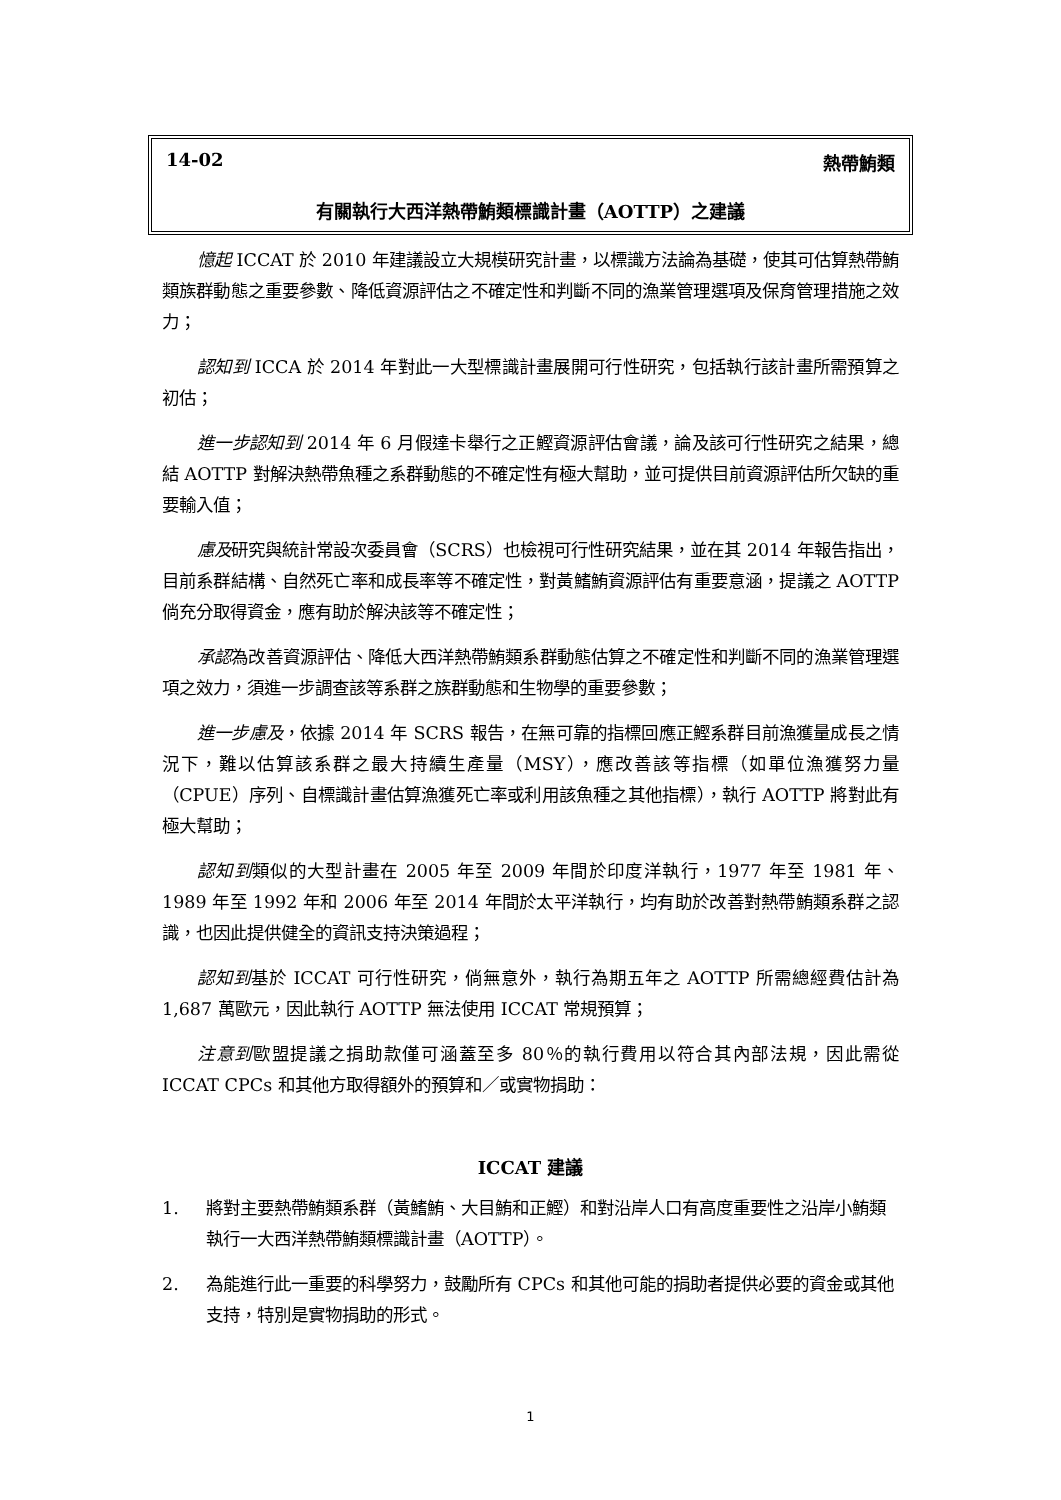14-02 熱帶鮪類
有關執行大西洋熱帶鮪類標識計畫（AOTTP）之建議
憶起 ICCAT 於 2010 年建議設立大規模研究計畫，以標識方法論為基礎，使其可估算熱帶鮪類族群動態之重要參數、降低資源評估之不確定性和判斷不同的漁業管理選項及保育管理措施之效力；
認知到 ICCA 於 2014 年對此一大型標識計畫展開可行性研究，包括執行該計畫所需預算之初估；
進一步認知到 2014 年 6 月假達卡舉行之正鰹資源評估會議，論及該可行性研究之結果，總結 AOTTP 對解決熱帶魚種之系群動態的不確定性有極大幫助，並可提供目前資源評估所欠缺的重要輸入值；
慮及研究與統計常設次委員會（SCRS）也檢視可行性研究結果，並在其 2014 年報告指出，目前系群結構、自然死亡率和成長率等不確定性，對黃鰭鮪資源評估有重要意涵，提議之 AOTTP 倘充分取得資金，應有助於解決該等不確定性；
承認為改善資源評估、降低大西洋熱帶鮪類系群動態估算之不確定性和判斷不同的漁業管理選項之效力，須進一步調查該等系群之族群動態和生物學的重要參數；
進一步慮及，依據 2014 年 SCRS 報告，在無可靠的指標回應正鰹系群目前漁獲量成長之情況下，難以估算該系群之最大持續生產量（MSY），應改善該等指標（如單位漁獲努力量（CPUE）序列、自標識計畫估算漁獲死亡率或利用該魚種之其他指標），執行 AOTTP 將對此有極大幫助；
認知到類似的大型計畫在 2005 年至 2009 年間於印度洋執行，1977 年至 1981 年、1989 年至 1992 年和 2006 年至 2014 年間於太平洋執行，均有助於改善對熱帶鮪類系群之認識，也因此提供健全的資訊支持決策過程；
認知到基於 ICCAT 可行性研究，倘無意外，執行為期五年之 AOTTP 所需總經費估計為 1,687 萬歐元，因此執行 AOTTP 無法使用 ICCAT 常規預算；
注意到歐盟提議之捐助款僅可涵蓋至多 80％的執行費用以符合其內部法規，因此需從 ICCAT CPCs 和其他方取得額外的預算和／或實物捐助：
ICCAT 建議
1. 將對主要熱帶鮪類系群（黃鰭鮪、大目鮪和正鰹）和對沿岸人口有高度重要性之沿岸小鮪類執行一大西洋熱帶鮪類標識計畫（AOTTP）。
2. 為能進行此一重要的科學努力，鼓勵所有 CPCs 和其他可能的捐助者提供必要的資金或其他支持，特別是實物捐助的形式。
1